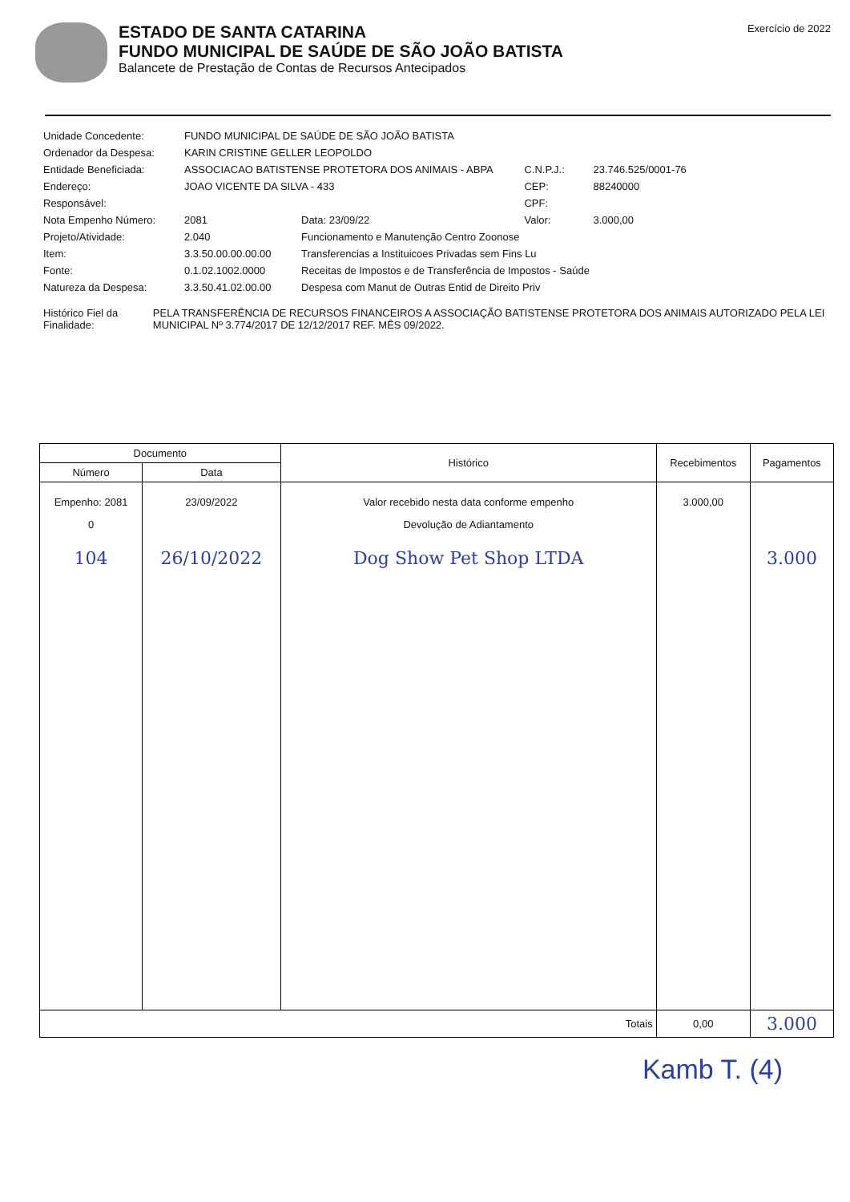ESTADO DE SANTA CATARINA
FUNDO MUNICIPAL DE SAÚDE DE SÃO JOÃO BATISTA
Balancete de Prestação de Contas de Recursos Antecipados
Exercício de 2022
| Unidade Concedente: | FUNDO MUNICIPAL DE SAÚDE DE SÃO JOÃO BATISTA | | | |
| Ordenador da Despesa: | KARIN CRISTINE GELLER LEOPOLDO | | | |
| Entidade Beneficiada: | ASSOCIACAO BATISTENSE PROTETORA DOS ANIMAIS - ABPA | | C.N.P.J.: | 23.746.525/0001-76 |
| Endereço: | JOAO VICENTE DA SILVA - 433 | | CEP: | 88240000 |
| Responsável: | | | CPF: | |
| Nota Empenho Número: | 2081 | Data: 23/09/22 | Valor: | 3.000,00 |
| Projeto/Atividade: | 2.040 | Funcionamento e Manutenção Centro Zoonose | | |
| Item: | 3.3.50.00.00.00.00 | Transferencias a Instituicoes Privadas sem Fins Lu | | |
| Fonte: | 0.1.02.1002.0000 | Receitas de Impostos e de Transferência de Impostos - Saúde | | |
| Natureza da Despesa: | 3.3.50.41.02.00.00 | Despesa com Manut de Outras Entid de Direito Priv | | |
Histórico Fiel da Finalidade:
PELA TRANSFERÊNCIA DE RECURSOS FINANCEIROS A ASSOCIAÇÃO BATISTENSE PROTETORA DOS ANIMAIS AUTORIZADO PELA LEI MUNICIPAL Nº 3.774/2017 DE 12/12/2017 REF. MÊS 09/2022.
| Documento | | Histórico | Recebimentos | Pagamentos |
| --- | --- | --- | --- | --- |
| Número | Data | | | |
| Empenho: 2081 0 104 | 23/09/2022 26/10/2022 | Valor recebido nesta data conforme empenho Devolução de Adiantamento Dog Show Pet Shop LTDA | 3.000,00 | 3.000 |
| Totais | | | 0,00 | 3.000 |
Kamb T. (4)